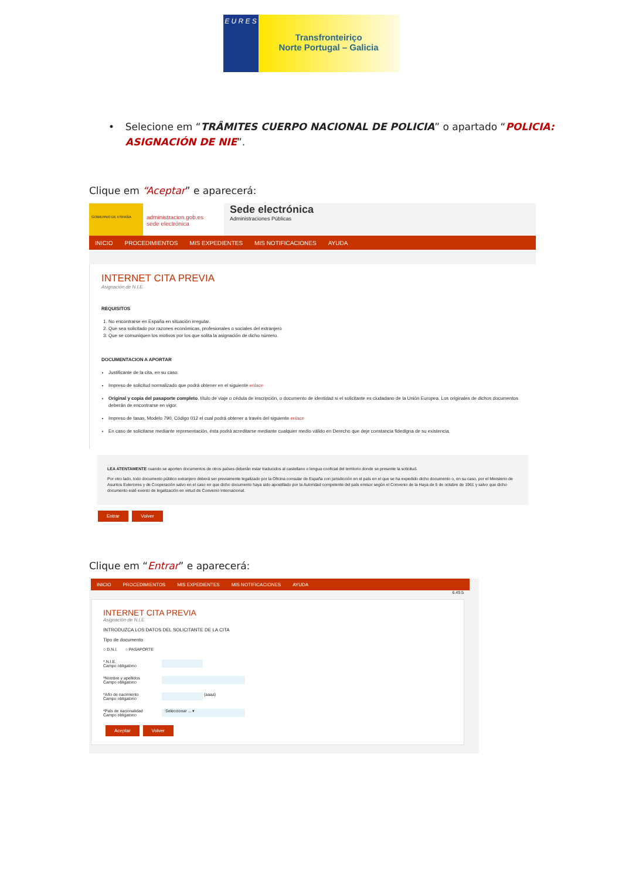E U R E S
Transfronteiriço
Norte Portugal – Galicia
• Selecione em “TRÂMITES CUERPO NACIONAL DE POLICIA” o apartado “POLICIA: ASIGNACIÓN DE NIE”.
Clique em “Aceptar” e aparecerá:
GOBIERNO DE ESPAÑA
administracion.gob.es
sede electrónica
Sede electrónica
Administraciones Públicas
INICIO PROCEDIMIENTOS MIS EXPEDIENTES MIS NOTIFICACIONES AYUDA
INTERNET CITA PREVIA
Asignación de N.I.E.
REQUISITOS
1. No encontrarse en España en situación irregular.
2. Que sea solicitado por razones económicas, profesionales o sociales del extranjero
3. Que se comuniquen los motivos por los que solita la asignación de dicho número.
DOCUMENTACION A APORTAR
Justificante de la cita, en su caso.
Impreso de solicitud normalizado que podrá obtener en el siguiente enlace
Original y copia del pasaporte completo, título de viaje o cédula de inscripción, o documento de identidad si el solicitante es ciudadano de la Unión Europea. Los originales de dichos documentos deberán de encontrarse en vigor.
Impreso de tasas, Modelo 790, Código 012 el cual podrá obtener a través del siguiente enlace
En caso de solicitarse mediante representación, ésta podrá acreditarse mediante cualquier medio válido en Derecho que deje constancia fidedigna de su existencia.
LEA ATENTAMENTE cuando se aporten documentos de otros países deberán estar traducidos al castellano o lengua cooficial del territorio donde se presente la solicitud.
Por otro lado, todo documento público extranjero deberá ser previamente legalizado por la Oficina consular de España con jurisdicción en el país en el que se ha expedido dicho documento o, en su caso, por el Ministerio de Asuntos Exteriores y de Cooperación salvo en el caso en que dicho documento haya sido apostillado por la Autoridad competente del país emisor según el Convenio de la Haya de 5 de octubre de 1961 y salvo que dicho documento esté exento de legalización en virtud de Convenio Internacional.
Entrar Volver
Clique em “Entrar” e aparecerá:
INICIO PROCEDIMIENTOS MIS EXPEDIENTES MIS NOTIFICACIONES AYUDA
6.49.5
INTERNET CITA PREVIA
Asignación de N.I.E.
INTRODUZCA LOS DATOS DEL SOLICITANTE DE LA CITA
Tipo de documento
○ D.N.I. ○ PASAPORTE
* N.I.E.
Campo obligatorio
*Nombre y apellidos
Campo obligatorio
*Año de nacimiento
Campo obligatorio
(aaaa)
*País de nacionalidad
Campo obligatorio
Seleccionar ... ▾
Aceptar Volver